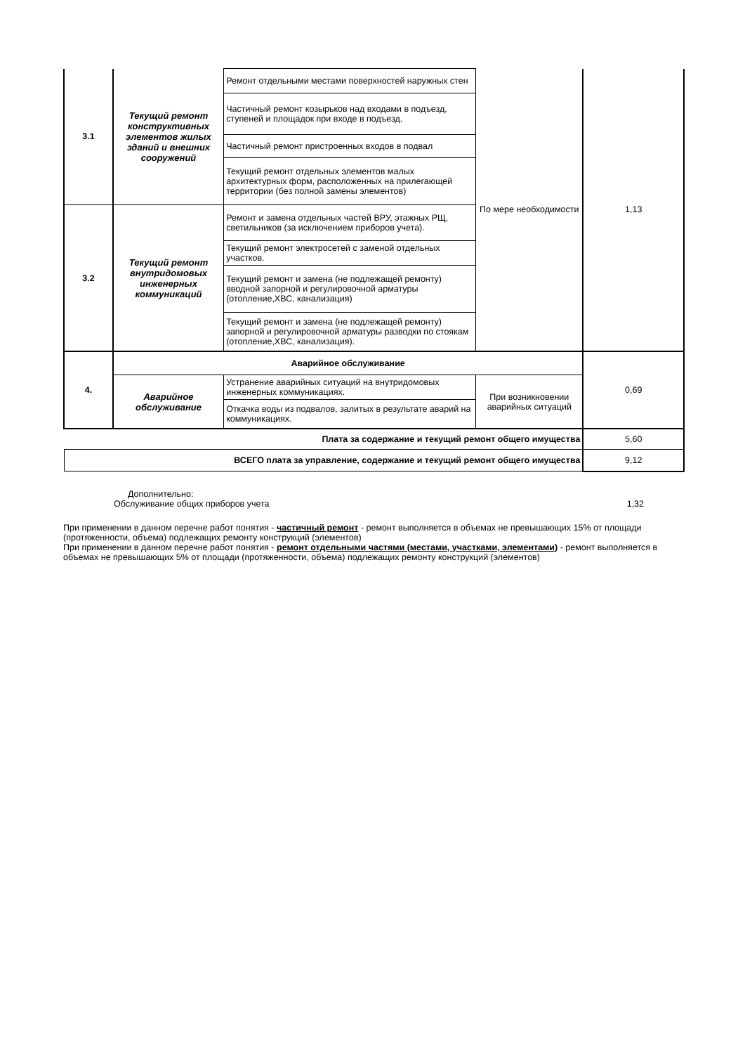| 3.1 | Текущий ремонт конструктивных элементов жилых зданий и внешних сооружений | Ремонт отдельными местами поверхностей наружных стен | По мере необходимости | 1,13 |
| | | Частичный ремонт козырьков над входами в подъезд, ступеней и площадок при входе в подъезд. | | |
| | | Частичный ремонт пристроенных входов в подвал | | |
| | | Текущий ремонт отдельных элементов малых архитектурных форм, расположенных на прилегающей территории (без полной замены элементов) | | |
| 3.2 | Текущий ремонт внутридомовых инженерных коммуникаций | Ремонт и замена отдельных частей ВРУ, этажных РЩ, светильников (за исключением приборов учета). | | |
| | | Текущий ремонт электросетей с заменой отдельных участков. | | |
| | | Текущий ремонт и замена (не подлежащей ремонту) вводной запорной и регулировочной арматуры (отопление,ХВС, канализация) | | |
| | | Текущий ремонт и замена (не подлежащей ремонту) запорной и регулировочной арматуры разводки по стоякам (отопление,ХВС, канализация). | | |
| 4. | Аварийное обслуживание | | | 0,69 |
| | Аварийное обслуживание | Устранение аварийных ситуаций на внутридомовых инженерных коммуникациях. | При возникновении аварийных ситуаций | |
| | | Откачка воды из подвалов, залитых в результате аварий на коммуникациях. | | |
| Плата за содержание и текущий ремонт общего имущества | | | | 5,60 |
| ВСЕГО плата за управление, содержание и текущий ремонт общего имущества | | | | 9,12 |
Дополнительно:
Обслуживание общих приборов учета 1,32
При применении в данном перечне работ понятия - частичный ремонт - ремонт выполняется в объемах не превышающих 15% от площади (протяженности, объема) подлежащих ремонту конструкций (элементов)
При применении в данном перечне работ понятия - ремонт отдельными частями (местами, участками, элементами) - ремонт выполняется в объемах не превышающих 5% от площади (протяженности, объема) подлежащих ремонту конструкций (элементов)